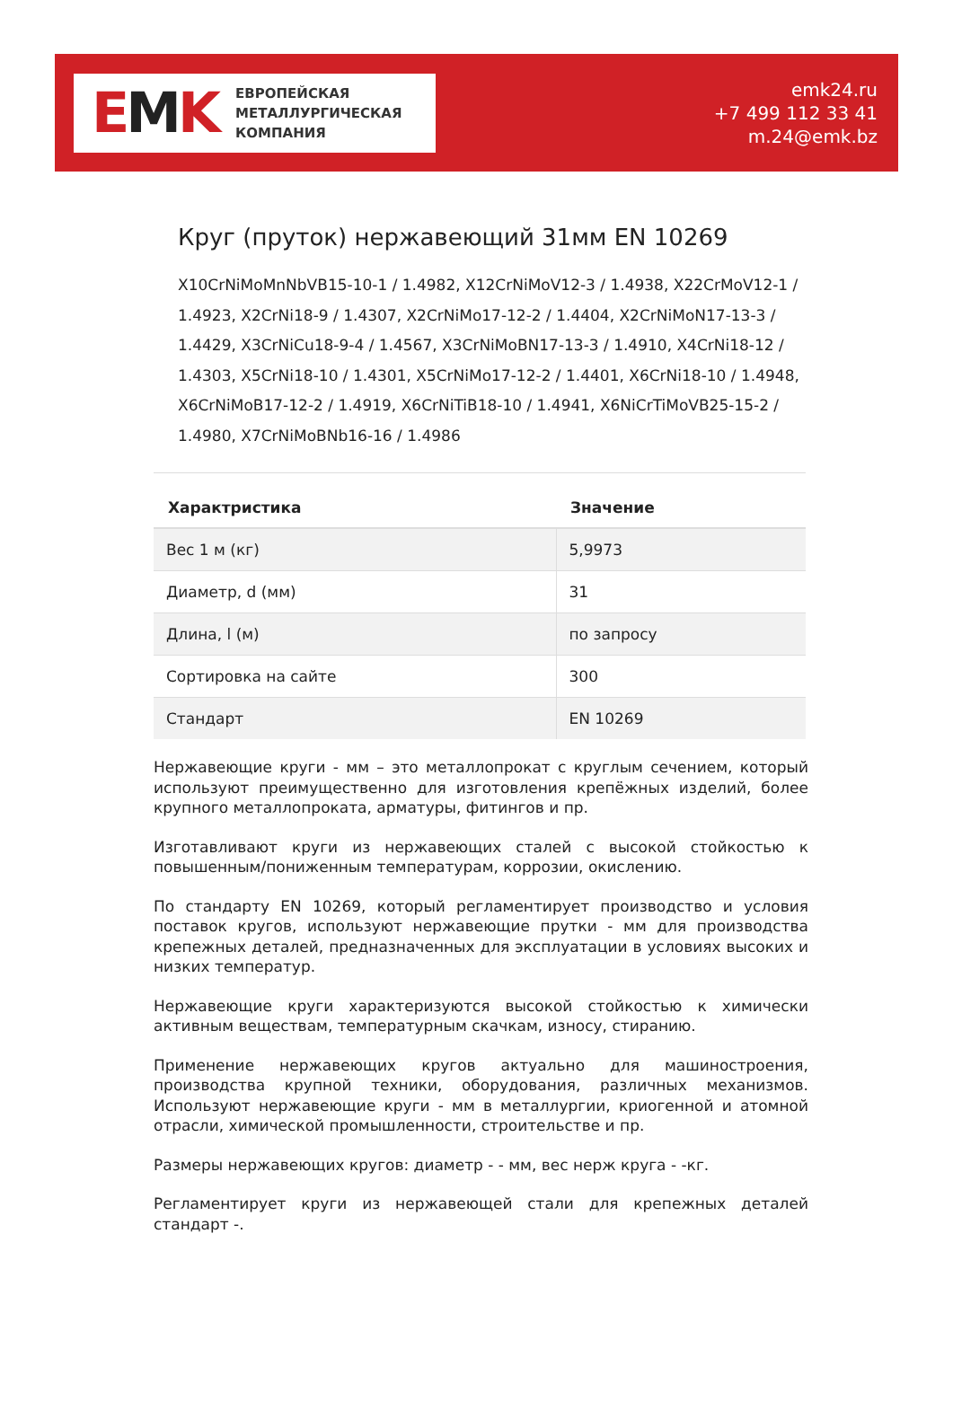EMK
ЕВРОПЕЙСКАЯ
МЕТАЛЛУРГИЧЕСКАЯ
КОМПАНИЯ
emk24.ru
+7 499 112 33 41
m.24@emk.bz
Круг (пруток) нержавеющий 31мм EN 10269
X10CrNiMoMnNbVB15-10-1 / 1.4982, X12CrNiMoV12-3 / 1.4938, X22CrMoV12-1 / 1.4923, X2CrNi18-9 / 1.4307, X2CrNiMo17-12-2 / 1.4404, X2CrNiMoN17-13-3 / 1.4429, X3CrNiCu18-9-4 / 1.4567, X3CrNiMoBN17-13-3 / 1.4910, X4CrNi18-12 / 1.4303, X5CrNi18-10 / 1.4301, X5CrNiMo17-12-2 / 1.4401, X6CrNi18-10 / 1.4948, X6CrNiMoB17-12-2 / 1.4919, X6CrNiTiB18-10 / 1.4941, X6NiCrTiMoVB25-15-2 / 1.4980, X7CrNiMoBNb16-16 / 1.4986
| Характристика | Значение |
| --- | --- |
| Вес 1 м (кг) | 5,9973 |
| Диаметр, d (мм) | 31 |
| Длина, l (м) | по запросу |
| Сортировка на сайте | 300 |
| Стандарт | EN 10269 |
Нержавеющие круги - мм – это металлопрокат с круглым сечением, который используют преимущественно для изготовления крепёжных изделий, более крупного металлопроката, арматуры, фитингов и пр.
Изготавливают круги из нержавеющих сталей с высокой стойкостью к повышенным/пониженным температурам, коррозии, окислению.
По стандарту EN 10269, который регламентирует производство и условия поставок кругов, используют нержавеющие прутки - мм для производства крепежных деталей, предназначенных для эксплуатации в условиях высоких и низких температур.
Нержавеющие круги характеризуются высокой стойкостью к химически активным веществам, температурным скачкам, износу, стиранию.
Применение нержавеющих кругов актуально для машиностроения, производства крупной техники, оборудования, различных механизмов. Используют нержавеющие круги - мм в металлургии, криогенной и атомной отрасли, химической промышленности, строительстве и пр.
Размеры нержавеющих кругов: диаметр - - мм, вес нерж круга - -кг.
Регламентирует круги из нержавеющей стали для крепежных деталей стандарт -.